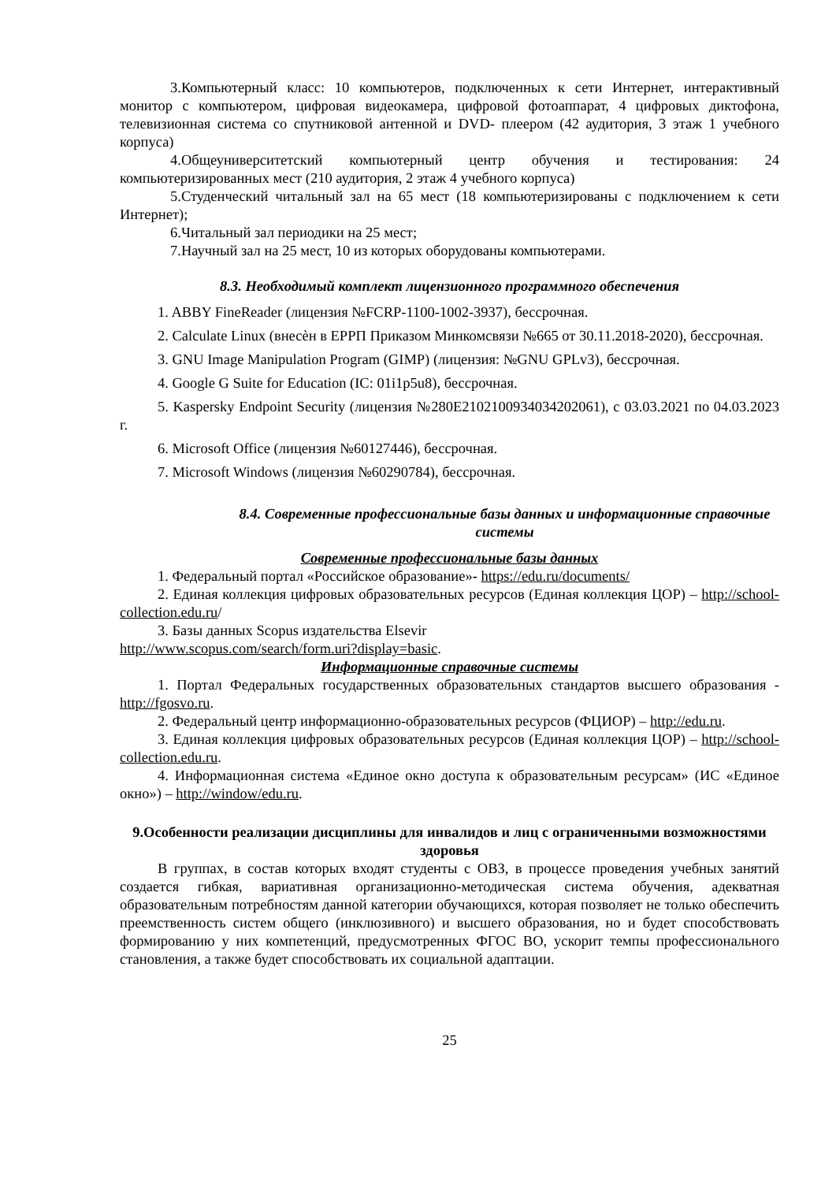3.Компьютерный класс: 10 компьютеров, подключенных к сети Интернет, интерактивный монитор с компьютером, цифровая видеокамера, цифровой фотоаппарат, 4 цифровых диктофона, телевизионная система со спутниковой антенной и DVD- плеером (42 аудитория, 3 этаж 1 учебного корпуса)
4.Общеуниверситетский компьютерный центр обучения и тестирования: 24 компьютеризированных мест (210 аудитория, 2 этаж 4 учебного корпуса)
5.Студенческий читальный зал на 65 мест (18 компьютеризированы с подключением к сети Интернет);
6.Читальный зал периодики на 25 мест;
7.Научный зал на 25 мест, 10 из которых оборудованы компьютерами.
8.3. Необходимый комплект лицензионного программного обеспечения
1. ABBY FineReader (лицензия №FCRP-1100-1002-3937), бессрочная.
2. Calculate Linux (внесѐн в ЕРРП Приказом Минкомсвязи №665 от 30.11.2018-2020), бессрочная.
3. GNU Image Manipulation Program (GIMP) (лицензия: №GNU GPLv3), бессрочная.
4. Google G Suite for Education (IC: 01i1p5u8), бессрочная.
5. Kaspersky Endpoint Security (лицензия №280E2102100934034202061), с 03.03.2021 по 04.03.2023 г.
6. Microsoft Office (лицензия №60127446), бессрочная.
7. Microsoft Windows (лицензия №60290784), бессрочная.
8.4. Современные профессиональные базы данных и информационные справочные системы
Современные профессиональные базы данных
1. Федеральный портал «Российское образование»- https://edu.ru/documents/
2. Единая коллекция цифровых образовательных ресурсов (Единая коллекция ЦОР) – http://school-collection.edu.ru/
3. Базы данных Scopus издательства Elsevir
http://www.scopus.com/search/form.uri?display=basic.
Информационные справочные системы
1. Портал Федеральных государственных образовательных стандартов высшего образования - http://fgosvo.ru.
2. Федеральный центр информационно-образовательных ресурсов (ФЦИОР) – http://edu.ru.
3. Единая коллекция цифровых образовательных ресурсов (Единая коллекция ЦОР) – http://school-collection.edu.ru.
4. Информационная система «Единое окно доступа к образовательным ресурсам» (ИС «Единое окно») – http://window/edu.ru.
9.Особенности реализации дисциплины для инвалидов и лиц с ограниченными возможностями здоровья
В группах, в состав которых входят студенты с ОВЗ, в процессе проведения учебных занятий создается гибкая, вариативная организационно-методическая система обучения, адекватная образовательным потребностям данной категории обучающихся, которая позволяет не только обеспечить преемственность систем общего (инклюзивного) и высшего образования, но и будет способствовать формированию у них компетенций, предусмотренных ФГОС ВО, ускорит темпы профессионального становления, а также будет способствовать их социальной адаптации.
25